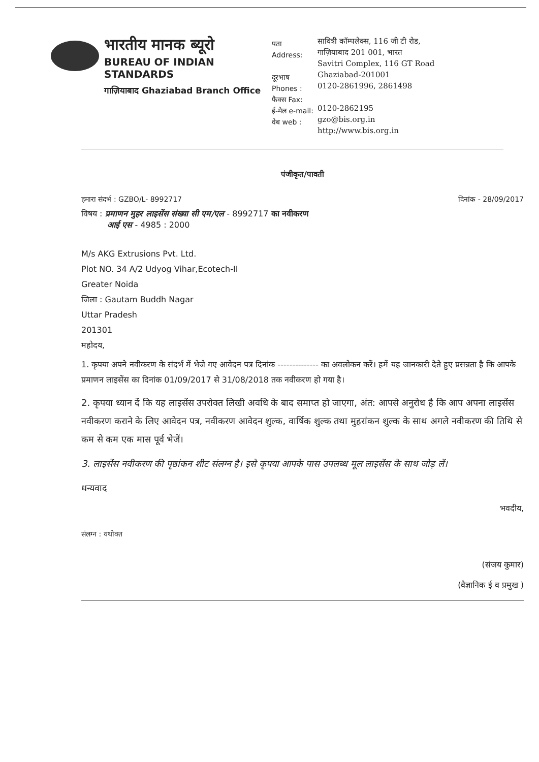भारतीय मानक ब्यूरो
BUREAU OF INDIAN STANDARDS
गाज़ियाबाद Ghaziabad Branch Office
पता
Address:
दूरभाष
Phones :
फैक्स Fax:
ई-मेल e-mail:
वेब web :
सावित्री कॉम्पलेक्स, 116 जी टी रोड,
गाज़ियाबाद 201 001, भारत
Savitri Complex, 116 GT Road
Ghaziabad-201001
0120-2861996, 2861498
0120-2862195
gzo@bis.org.in
http://www.bis.org.in
पंजीकृत/पावती
हमारा संदर्भ : GZBO/L- 8992717 दिनांक - 28/09/2017
विषय : प्रमाणन मुहर लाइसेंस संख्या सी एम/एल - 8992717 का नवीकरण
आई एस - 4985 : 2000
M/s AKG Extrusions Pvt. Ltd.
Plot NO. 34 A/2 Udyog Vihar,Ecotech-II
Greater Noida
जिला : Gautam Buddh Nagar
Uttar Pradesh
201301
महोदय,
1. कृपया अपने नवीकरण के संदर्भ में भेजे गए आवेदन पत्र दिनांक -------------- का अवलोकन करें। हमें यह जानकारी देते हुए प्रसन्नता है कि आपके प्रमाणन लाइसेंस का दिनांक 01/09/2017 से 31/08/2018 तक नवीकरण हो गया है।
2. कृपया ध्यान दें कि यह लाइसेंस उपरोक्त लिखी अवधि के बाद समाप्त हो जाएगा, अंत: आपसे अनुरोध है कि आप अपना लाइसेंस नवीकरण कराने के लिए आवेदन पत्र, नवीकरण आवेदन शुल्क, वार्षिक शुल्क तथा मुहरांकन शुल्क के साथ अगले नवीकरण की तिथि से कम से कम एक मास पूर्व भेजें।
3. लाइसेंस नवीकरण की पृष्ठांकन शीट संलग्न है। इसे कृपया आपके पास उपलब्ध मूल लाइसेंस के साथ जोड़ लें।
धन्यवाद
भवदीय,
संलग्न : यथोक्त
(संजय कुमार)
(वैज्ञानिक ई व प्रमुख )